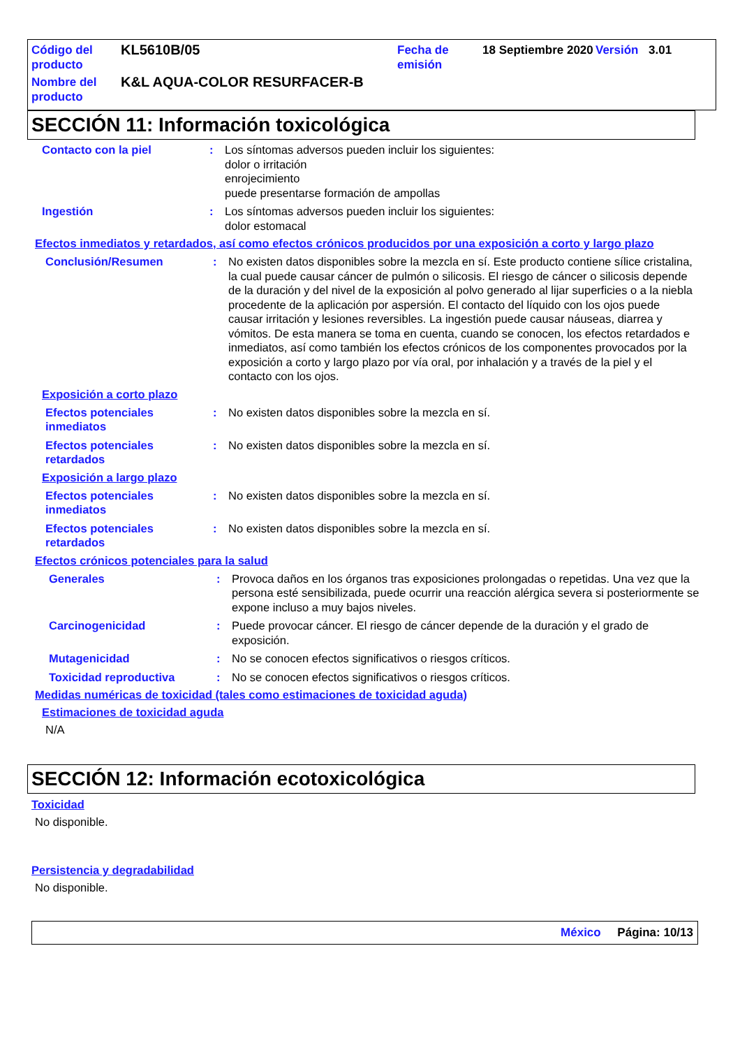| Código del producto | KL5610B/05 | Fecha de emisión | 18 Septiembre 2020 | Versión | 3.01 |
| Nombre del producto | K&L AQUA-COLOR RESURFACER-B | | | | |
SECCIÓN 11: Información toxicológica
Contacto con la piel : Los síntomas adversos pueden incluir los siguientes:
dolor o irritación
enrojecimiento
puede presentarse formación de ampollas
Ingestión : Los síntomas adversos pueden incluir los siguientes:
dolor estomacal
Efectos inmediatos y retardados, así como efectos crónicos producidos por una exposición a corto y largo plazo
Conclusión/Resumen : No existen datos disponibles sobre la mezcla en sí. Este producto contiene sílice cristalina, la cual puede causar cáncer de pulmón o silicosis. El riesgo de cáncer o silicosis depende de la duración y del nivel de la exposición al polvo generado al lijar superficies o a la niebla procedente de la aplicación por aspersión. El contacto del líquido con los ojos puede causar irritación y lesiones reversibles. La ingestión puede causar náuseas, diarrea y vómitos. De esta manera se toma en cuenta, cuando se conocen, los efectos retardados e inmediatos, así como también los efectos crónicos de los componentes provocados por la exposición a corto y largo plazo por vía oral, por inhalación y a través de la piel y el contacto con los ojos.
Exposición a corto plazo
Efectos potenciales inmediatos
: No existen datos disponibles sobre la mezcla en sí.
Efectos potenciales retardados
: No existen datos disponibles sobre la mezcla en sí.
Exposición a largo plazo
Efectos potenciales inmediatos
: No existen datos disponibles sobre la mezcla en sí.
Efectos potenciales retardados
: No existen datos disponibles sobre la mezcla en sí.
Efectos crónicos potenciales para la salud
Generales : Provoca daños en los órganos tras exposiciones prolongadas o repetidas. Una vez que la persona esté sensibilizada, puede ocurrir una reacción alérgica severa si posteriormente se expone incluso a muy bajos niveles.
Carcinogenicidad : Puede provocar cáncer. El riesgo de cáncer depende de la duración y el grado de exposición.
Mutagenicidad : No se conocen efectos significativos o riesgos críticos.
Toxicidad reproductiva : No se conocen efectos significativos o riesgos críticos.
Medidas numéricas de toxicidad (tales como estimaciones de toxicidad aguda)
Estimaciones de toxicidad aguda
N/A
SECCIÓN 12: Información ecotoxicológica
Toxicidad
No disponible.
Persistencia y degradabilidad
No disponible.
México Página: 10/13